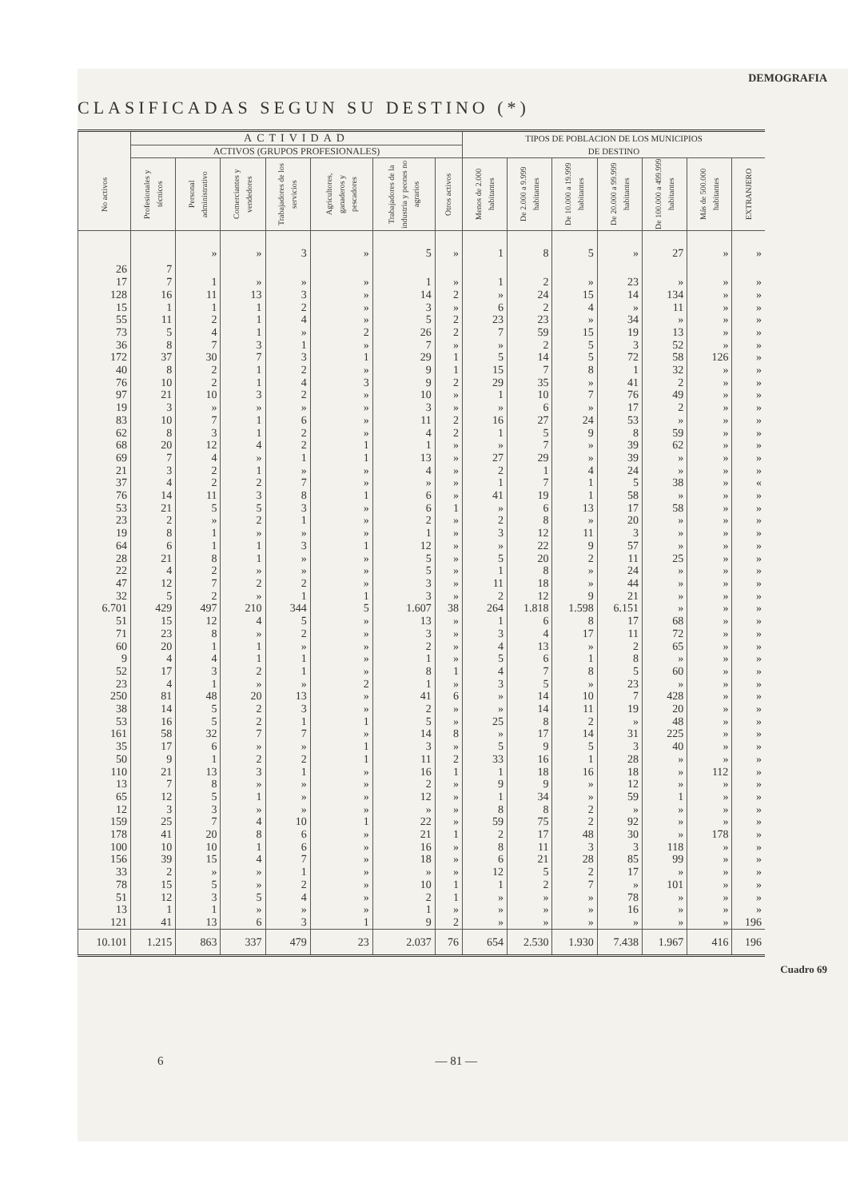DEMOGRAFIA
CLASIFICADAS SEGUN SU DESTINO (*)
| No activos | ACTIVIDAD | | | | | | | TIPOS DE POBLACION DE LOS MUNICIPIOS DE DESTINO | | | | | | |
| --- | --- | --- | --- | --- | --- | --- | --- | --- | --- | --- | --- | --- | --- | --- |
| | ACTIVOS (GRUPOS PROFESIONALES) | | | | | | | | | | | | | |
| | Profesionales y técnicos | Personal administrativo | Comerciantes y vendedores | Trabajadores de los servicios | Agricultores, ganaderos y pescadores | Trabajadores de la industria y peones no agrarios | Otros activos | Menos de 2.000 habitantes | De 2.000 a 9.999 habitantes | De 10.000 a 19.999 habitantes | De 20.000 a 99.999 habitantes | De 100.000 a 499.999 habitantes | Más de 500.000 habitantes | EXTRANJERO |
| 26 | 7 | » | » | 3 | » | 5 | » | 1 | 8 | 5 | » | 27 | » | » |
| 17 | 7 | 1 | » | » | » | 1 | » | 1 | 2 | » | 23 | » | » | » |
| 128 | 16 | 11 | 13 | 3 | » | 14 | 2 | » | 24 | 15 | 14 | 134 | » | » |
| 15 | 1 | 1 | 1 | 2 | » | 3 | » | 6 | 2 | 4 | » | 11 | » | » |
| 55 | 11 | 2 | 1 | 4 | » | 5 | 2 | 23 | 23 | » | 34 | » | » | » |
| 73 | 5 | 4 | 1 | » | 2 | 26 | 2 | 7 | 59 | 15 | 19 | 13 | » | » |
| 36 | 8 | 7 | 3 | 1 | » | 7 | » | » | 2 | 5 | 3 | 52 | » | » |
| 172 | 37 | 30 | 7 | 3 | 1 | 29 | 1 | 5 | 14 | 5 | 72 | 58 | 126 | » |
| 40 | 8 | 2 | 1 | 2 | » | 9 | 1 | 15 | 7 | 8 | 1 | 32 | » | » |
| 76 | 10 | 2 | 1 | 4 | 3 | 9 | 2 | 29 | 35 | » | 41 | 2 | » | » |
| 97 | 21 | 10 | 3 | 2 | » | 10 | » | 1 | 10 | 7 | 76 | 49 | » | » |
| 19 | 3 | » | » | » | » | 3 | » | » | 6 | » | 17 | 2 | » | » |
| 83 | 10 | 7 | 1 | 6 | » | 11 | 2 | 16 | 27 | 24 | 53 | » | » | » |
| 62 | 8 | 3 | 1 | 2 | » | 4 | 2 | 1 | 5 | 9 | 8 | 59 | » | » |
| 68 | 20 | 12 | 4 | 2 | 1 | 1 | » | » | 7 | » | 39 | 62 | » | » |
| 69 | 7 | 4 | » | 1 | 1 | 13 | » | 27 | 29 | » | 39 | » | » | » |
| 21 | 3 | 2 | 1 | » | » | 4 | » | 2 | 1 | 4 | 24 | » | » | » |
| 37 | 4 | 2 | 2 | 7 | » | » | » | 1 | 7 | 1 | 5 | 38 | » | « |
| 76 | 14 | 11 | 3 | 8 | 1 | 6 | » | 41 | 19 | 1 | 58 | » | » | » |
| 53 | 21 | 5 | 5 | 3 | » | 6 | 1 | » | 6 | 13 | 17 | 58 | » | » |
| 23 | 2 | » | 2 | 1 | » | 2 | » | 2 | 8 | » | 20 | » | » | » |
| 19 | 8 | 1 | » | » | » | 1 | » | 3 | 12 | 11 | 3 | » | » | » |
| 64 | 6 | 1 | 1 | 3 | 1 | 12 | » | » | 22 | 9 | 57 | » | » | » |
| 28 | 21 | 8 | 1 | » | » | 5 | » | 5 | 20 | 2 | 11 | 25 | » | » |
| 22 | 4 | 2 | » | » | » | 5 | » | 1 | 8 | » | 24 | » | » | » |
| 47 | 12 | 7 | 2 | 2 | » | 3 | » | 11 | 18 | » | 44 | » | » | » |
| 32 | 5 | 2 | » | 1 | 1 | 3 | » | 2 | 12 | 9 | 21 | » | » | » |
| 6.701 | 429 | 497 | 210 | 344 | 5 | 1.607 | 38 | 264 | 1.818 | 1.598 | 6.151 | » | » | » |
| 51 | 15 | 12 | 4 | 5 | » | 13 | » | 1 | 6 | 8 | 17 | 68 | » | » |
| 71 | 23 | 8 | » | 2 | » | 3 | » | 3 | 4 | 17 | 11 | 72 | » | » |
| 60 | 20 | 1 | 1 | » | » | 2 | » | 4 | 13 | » | 2 | 65 | » | » |
| 9 | 4 | 4 | 1 | 1 | » | 1 | » | 5 | 6 | 1 | 8 | » | » | » |
| 52 | 17 | 3 | 2 | 1 | » | 8 | 1 | 4 | 7 | 8 | 5 | 60 | » | » |
| 23 | 4 | 1 | » | » | 2 | 1 | » | 3 | 5 | » | 23 | » | » | » |
| 250 | 81 | 48 | 20 | 13 | » | 41 | 6 | » | 14 | 10 | 7 | 428 | » | » |
| 38 | 14 | 5 | 2 | 3 | » | 2 | » | » | 14 | 11 | 19 | 20 | » | » |
| 53 | 16 | 5 | 2 | 1 | 1 | 5 | » | 25 | 8 | 2 | » | 48 | » | » |
| 161 | 58 | 32 | 7 | 7 | » | 14 | 8 | » | 17 | 14 | 31 | 225 | » | » |
| 35 | 17 | 6 | » | » | 1 | 3 | » | 5 | 9 | 5 | 3 | 40 | » | » |
| 50 | 9 | 1 | 2 | 2 | 1 | 11 | 2 | 33 | 16 | 1 | 28 | » | » | » |
| 110 | 21 | 13 | 3 | 1 | » | 16 | 1 | 1 | 18 | 16 | 18 | » | 112 | » |
| 13 | 7 | 8 | » | » | » | 2 | » | 9 | 9 | » | 12 | » | » | » |
| 65 | 12 | 5 | 1 | » | » | 12 | » | 1 | 34 | » | 59 | 1 | » | » |
| 12 | 3 | 3 | » | » | » | » | » | 8 | 8 | 2 | » | » | » | » |
| 159 | 25 | 7 | 4 | 10 | 1 | 22 | » | 59 | 75 | 2 | 92 | » | » | » |
| 178 | 41 | 20 | 8 | 6 | » | 21 | 1 | 2 | 17 | 48 | 30 | » | 178 | » |
| 100 | 10 | 10 | 1 | 6 | » | 16 | » | 8 | 11 | 3 | 3 | 118 | » | » |
| 156 | 39 | 15 | 4 | 7 | » | 18 | » | 6 | 21 | 28 | 85 | 99 | » | » |
| 33 | 2 | » | » | 1 | » | » | » | 12 | 5 | 2 | 17 | » | » | » |
| 78 | 15 | 5 | » | 2 | » | 10 | 1 | 1 | 2 | 7 | » | 101 | » | » |
| 51 | 12 | 3 | 5 | 4 | » | 2 | 1 | » | » | » | 78 | » | » | » |
| 13 | 1 | 1 | » | » | » | 1 | » | » | » | » | 16 | » | » | » |
| 121 | 41 | 13 | 6 | 3 | 1 | 9 | 2 | » | » | » | » | » | » | 196 |
| 10.101 | 1.215 | 863 | 337 | 479 | 23 | 2.037 | 76 | 654 | 2.530 | 1.930 | 7.438 | 1.967 | 416 | 196 |
Cuadro 69
6 — 81 —